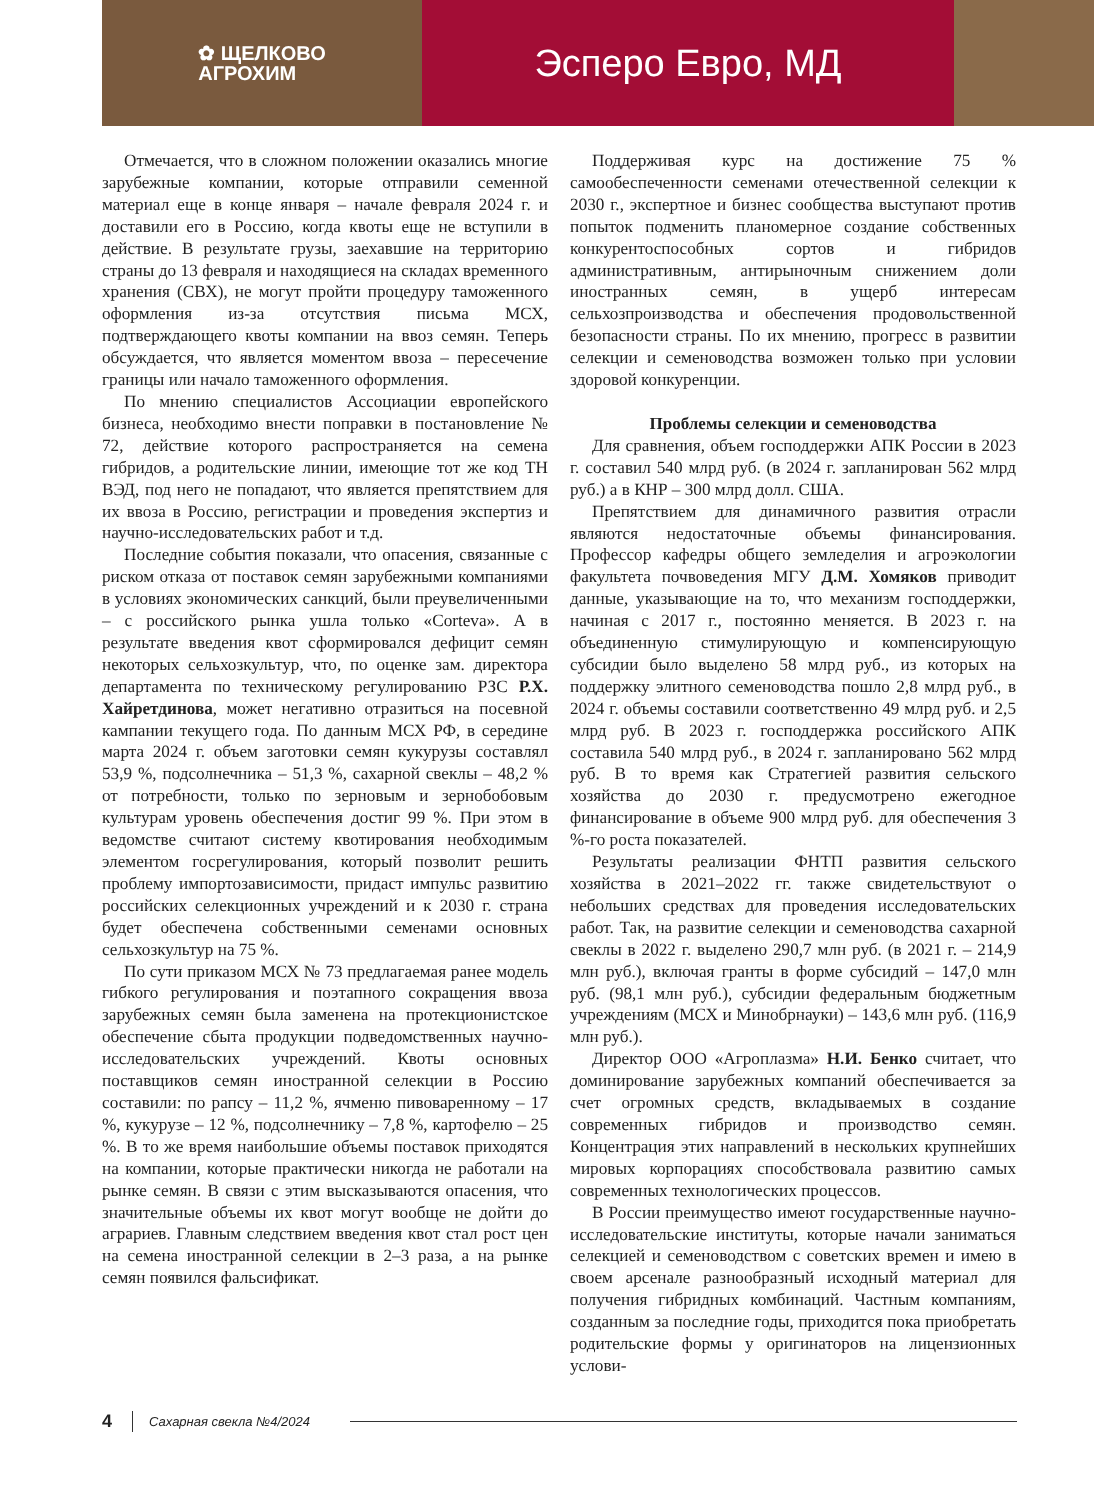✿ ЩЕЛКОВО
АГРОХИМ
Эсперо Евро, МД
Отмечается, что в сложном положении оказались многие зарубежные компании, которые отправили семенной материал еще в конце января – начале февраля 2024 г. и доставили его в Россию, когда квоты еще не вступили в действие. В результате грузы, заехавшие на территорию страны до 13 февраля и находящиеся на складах временного хранения (СВХ), не могут пройти процедуру таможенного оформления из-за отсутствия письма МСХ, подтверждающего квоты компании на ввоз семян. Теперь обсуждается, что является моментом ввоза – пересечение границы или начало таможенного оформления.
По мнению специалистов Ассоциации европейского бизнеса, необходимо внести поправки в постановление № 72, действие которого распространяется на семена гибридов, а родительские линии, имеющие тот же код ТН ВЭД, под него не попадают, что является препятствием для их ввоза в Россию, регистрации и проведения экспертиз и научно-исследовательских работ и т.д.
Последние события показали, что опасения, связанные с риском отказа от поставок семян зарубежными компаниями в условиях экономических санкций, были преувеличенными – с российского рынка ушла только «Corteva». А в результате введения квот сформировался дефицит семян некоторых сельхозкультур, что, по оценке зам. директора департамента по техническому регулированию РЗС Р.Х. Хайретдинова, может негативно отразиться на посевной кампании текущего года. По данным МСХ РФ, в середине марта 2024 г. объем заготовки семян кукурузы составлял 53,9 %, подсолнечника – 51,3 %, сахарной свеклы – 48,2 % от потребности, только по зерновым и зернобобовым культурам уровень обеспечения достиг 99 %. При этом в ведомстве считают систему квотирования необходимым элементом госрегулирования, который позволит решить проблему импортозависимости, придаст импульс развитию российских селекционных учреждений и к 2030 г. страна будет обеспечена собственными семенами основных сельхозкультур на 75 %.
По сути приказом МСХ № 73 предлагаемая ранее модель гибкого регулирования и поэтапного сокращения ввоза зарубежных семян была заменена на протекционистское обеспечение сбыта продукции подведомственных научно-исследовательских учреждений. Квоты основных поставщиков семян иностранной селекции в Россию составили: по рапсу – 11,2 %, ячменю пивоваренному – 17 %, кукурузе – 12 %, подсолнечнику – 7,8 %, картофелю – 25 %. В то же время наибольшие объемы поставок приходятся на компании, которые практически никогда не работали на рынке семян. В связи с этим высказываются опасения, что значительные объемы их квот могут вообще не дойти до аграриев. Главным следствием введения квот стал рост цен на семена иностранной селекции в 2–3 раза, а на рынке семян появился фальсификат.
Поддерживая курс на достижение 75 % самообеспеченности семенами отечественной селекции к 2030 г., экспертное и бизнес сообщества выступают против попыток подменить планомерное создание собственных конкурентоспособных сортов и гибридов административным, антирыночным снижением доли иностранных семян, в ущерб интересам сельхозпроизводства и обеспечения продовольственной безопасности страны. По их мнению, прогресс в развитии селекции и семеноводства возможен только при условии здоровой конкуренции.
Проблемы селекции и семеноводства
Для сравнения, объем господдержки АПК России в 2023 г. составил 540 млрд руб. (в 2024 г. запланирован 562 млрд руб.) а в КНР – 300 млрд долл. США.
Препятствием для динамичного развития отрасли являются недостаточные объемы финансирования. Профессор кафедры общего земледелия и агроэкологии факультета почвоведения МГУ Д.М. Хомяков приводит данные, указывающие на то, что механизм господдержки, начиная с 2017 г., постоянно меняется. В 2023 г. на объединенную стимулирующую и компенсирующую субсидии было выделено 58 млрд руб., из которых на поддержку элитного семеноводства пошло 2,8 млрд руб., в 2024 г. объемы составили соответственно 49 млрд руб. и 2,5 млрд руб. В 2023 г. господдержка российского АПК составила 540 млрд руб., в 2024 г. запланировано 562 млрд руб. В то время как Стратегией развития сельского хозяйства до 2030 г. предусмотрено ежегодное финансирование в объеме 900 млрд руб. для обеспечения 3 %-го роста показателей.
Результаты реализации ФНТП развития сельского хозяйства в 2021–2022 гг. также свидетельствуют о небольших средствах для проведения исследовательских работ. Так, на развитие селекции и семеноводства сахарной свеклы в 2022 г. выделено 290,7 млн руб. (в 2021 г. – 214,9 млн руб.), включая гранты в форме субсидий – 147,0 млн руб. (98,1 млн руб.), субсидии федеральным бюджетным учреждениям (МСХ и Минобрнауки) – 143,6 млн руб. (116,9 млн руб.).
Директор ООО «Агроплазма» Н.И. Бенко считает, что доминирование зарубежных компаний обеспечивается за счет огромных средств, вкладываемых в создание современных гибридов и производство семян. Концентрация этих направлений в нескольких крупнейших мировых корпорациях способствовала развитию самых современных технологических процессов.
В России преимущество имеют государственные научно-исследовательские институты, которые начали заниматься селекцией и семеноводством с советских времен и имею в своем арсенале разнообразный исходный материал для получения гибридных комбинаций. Частным компаниям, созданным за последние годы, приходится пока приобретать родительские формы у оригинаторов на лицензионных услови-
4 Сахарная свекла №4/2024